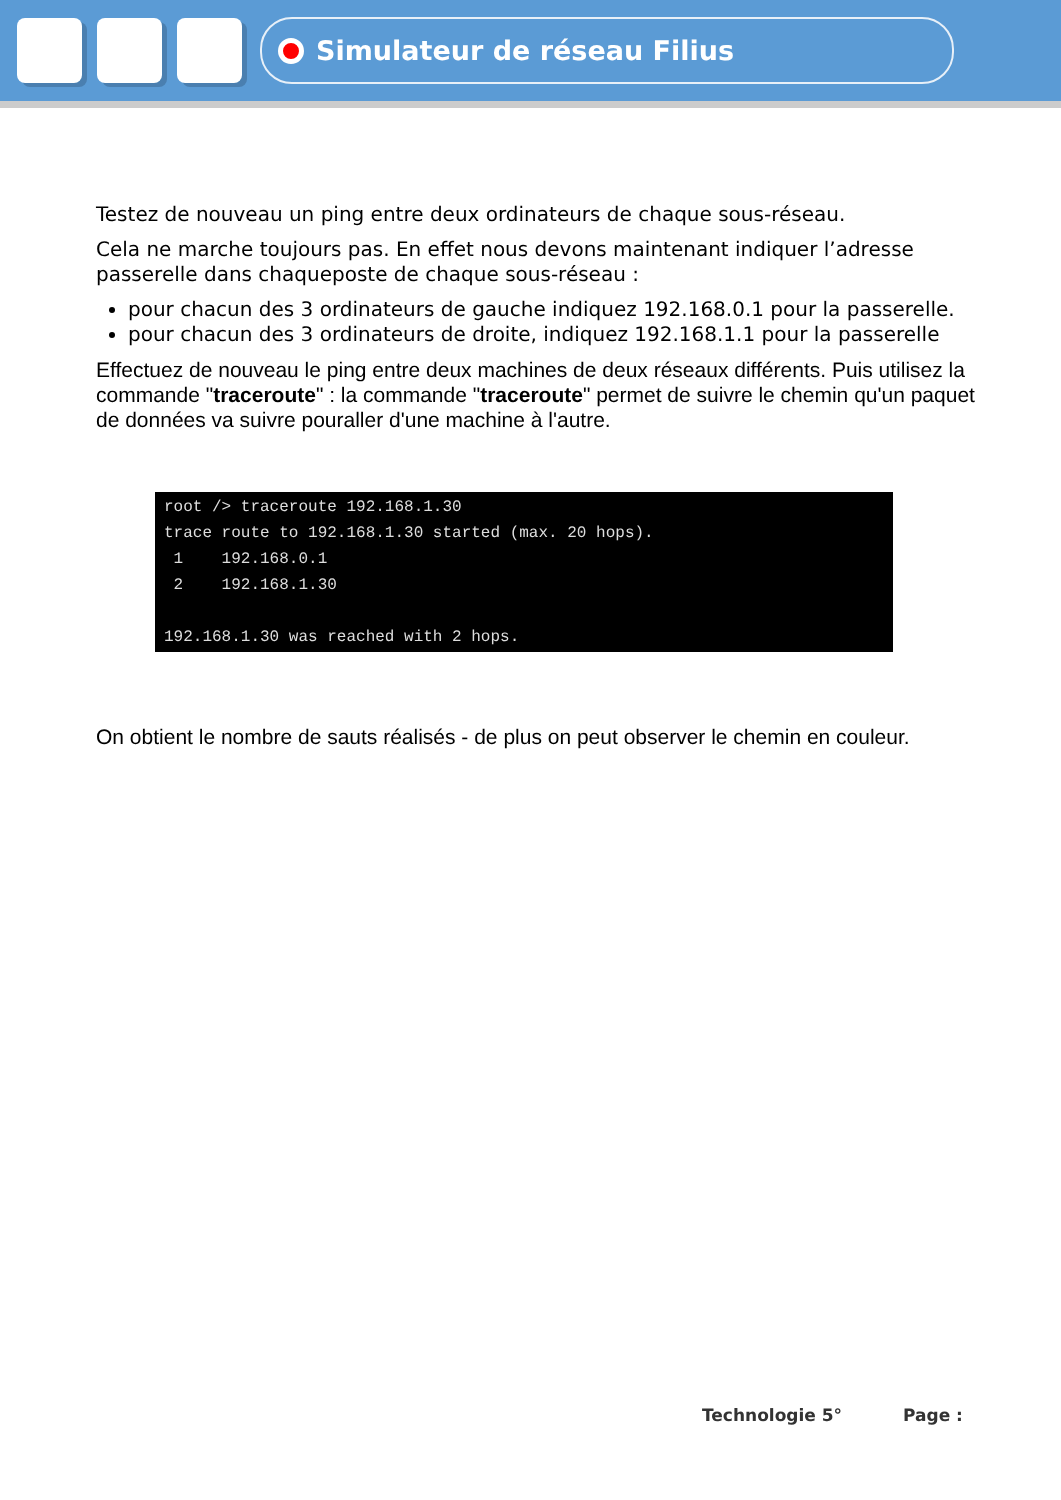Simulateur de réseau Filius
Testez de nouveau un ping entre deux ordinateurs de chaque sous-réseau.
Cela ne marche toujours pas. En effet nous devons maintenant indiquer l’adresse passerelle dans chaqueposte de chaque sous-réseau :
pour chacun des 3 ordinateurs de gauche indiquez 192.168.0.1 pour la passerelle.
pour chacun des 3 ordinateurs de droite, indiquez 192.168.1.1 pour la passerelle
Effectuez de nouveau le ping entre deux machines de deux réseaux différents. Puis utilisez la commande "traceroute" : la commande "traceroute" permet de suivre le chemin qu'un paquet de données va suivre pouraller d'une machine à l'autre.
root /> traceroute 192.168.1.30
trace route to 192.168.1.30 started (max. 20 hops).
 1    192.168.0.1
 2    192.168.1.30

192.168.1.30 was reached with 2 hops.
On obtient le nombre de sauts réalisés - de plus on peut observer le chemin en couleur.
Technologie 5° Page :